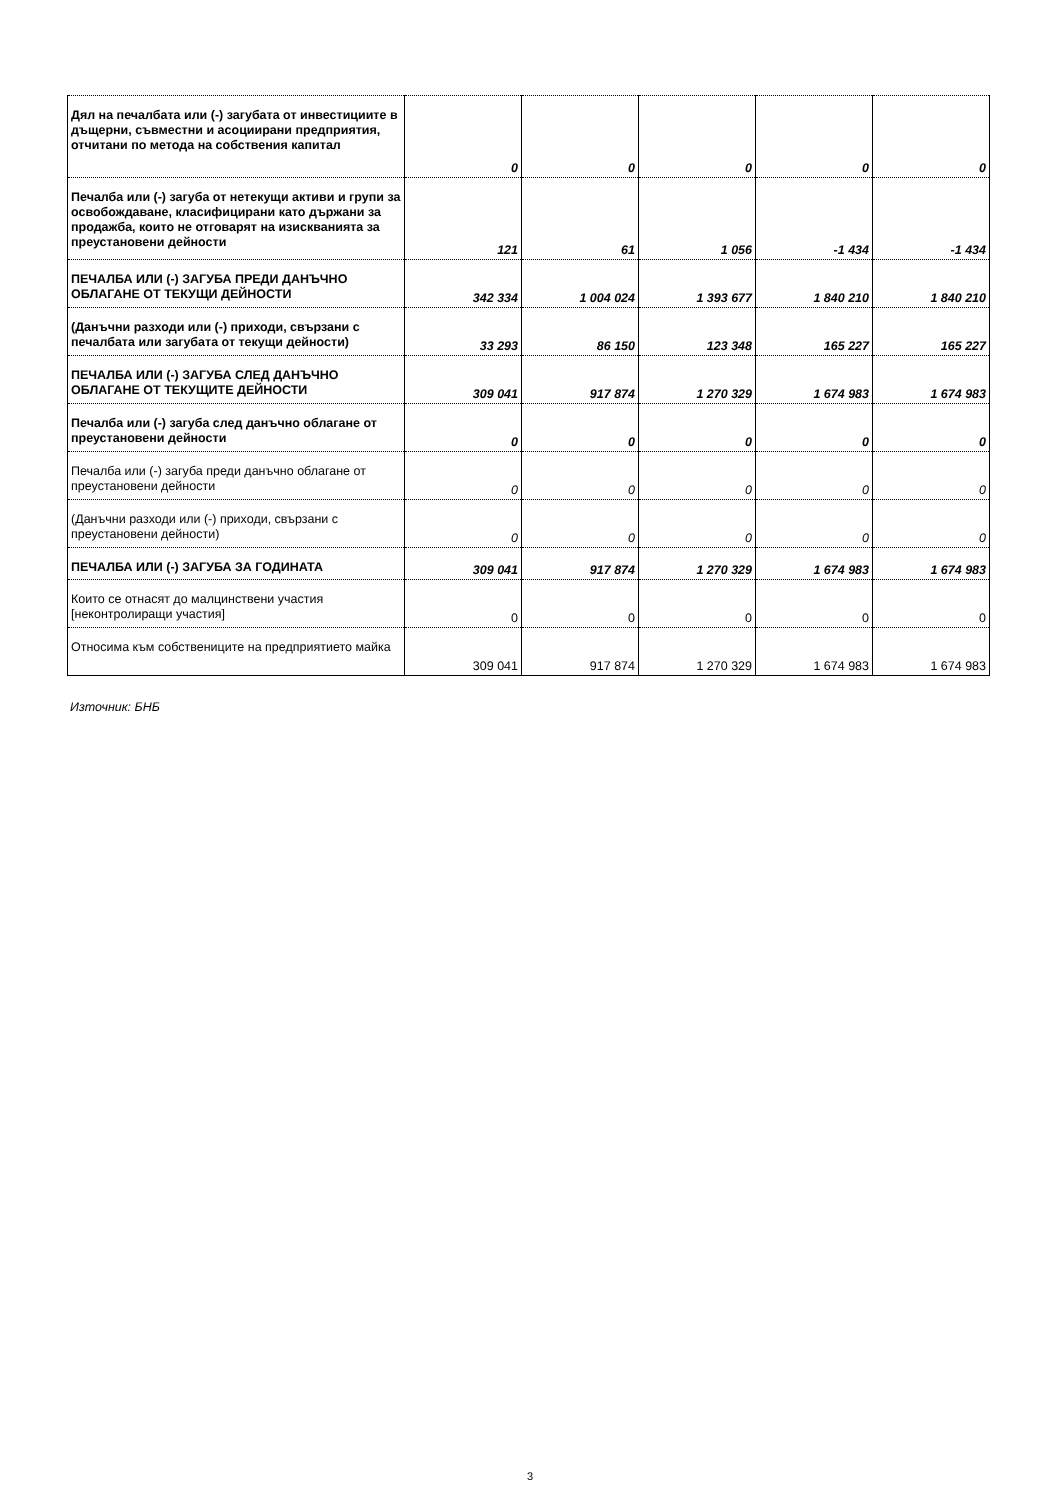| Дял на печалбата или (-) загубата от инвестициите в дъщерни, съвместни и асоциирани предприятия, отчитани по метода на собствения капитал | 0 | 0 | 0 | 0 | 0 |
| Печалба или (-) загуба от нетекущи активи и групи за освобождаване, класифицирани като държани за продажба, които не отговарят на изискванията за преустановени дейности | 121 | 61 | 1 056 | -1 434 | -1 434 |
| ПЕЧАЛБА ИЛИ (-) ЗАГУБА ПРЕДИ ДАНЪЧНО ОБЛАГАНЕ ОТ ТЕКУЩИ ДЕЙНОСТИ | 342 334 | 1 004 024 | 1 393 677 | 1 840 210 | 1 840 210 |
| (Данъчни разходи или (-) приходи, свързани с печалбата или загубата от текущи дейности) | 33 293 | 86 150 | 123 348 | 165 227 | 165 227 |
| ПЕЧАЛБА ИЛИ (-) ЗАГУБА СЛЕД ДАНЪЧНО ОБЛАГАНЕ ОТ ТЕКУЩИТЕ ДЕЙНОСТИ | 309 041 | 917 874 | 1 270 329 | 1 674 983 | 1 674 983 |
| Печалба или (-) загуба след данъчно облагане от преустановени дейности | 0 | 0 | 0 | 0 | 0 |
| Печалба или (-) загуба преди данъчно облагане от преустановени дейности | 0 | 0 | 0 | 0 | 0 |
| (Данъчни разходи или (-) приходи, свързани с преустановени дейности) | 0 | 0 | 0 | 0 | 0 |
| ПЕЧАЛБА ИЛИ (-) ЗАГУБА ЗА ГОДИНАТА | 309 041 | 917 874 | 1 270 329 | 1 674 983 | 1 674 983 |
| Които се отнасят до малцинствени участия [неконтролиращи участия] | 0 | 0 | 0 | 0 | 0 |
| Относима към собствениците на предприятието майка | 309 041 | 917 874 | 1 270 329 | 1 674 983 | 1 674 983 |
Източник: БНБ
3